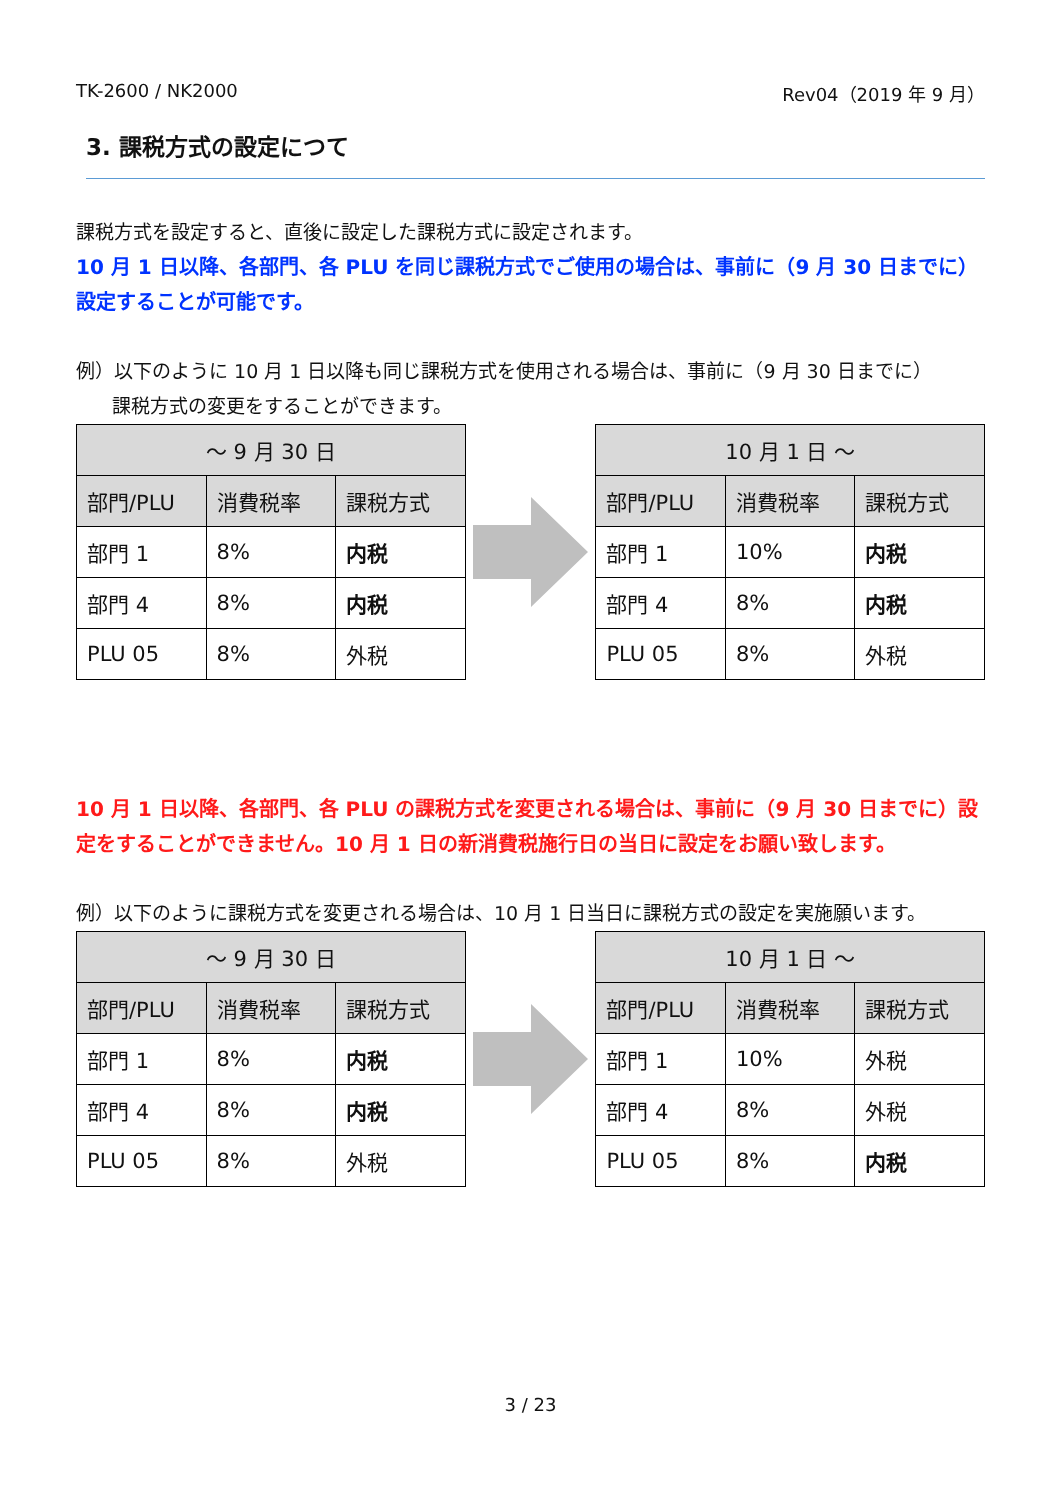TK-2600 / NK2000 Rev04（2019 年 9 月）
3. 課税方式の設定につて
課税方式を設定すると、直後に設定した課税方式に設定されます。
10 月 1 日以降、各部門、各 PLU を同じ課税方式でご使用の場合は、事前に（9 月 30 日までに）設定することが可能です。
例）以下のように 10 月 1 日以降も同じ課税方式を使用される場合は、事前に（9 月 30 日までに）
課税方式の変更をすることができます。
| ～ 9 月 30 日 | | |
| --- | --- | --- |
| 部門/PLU | 消費税率 | 課税方式 |
| 部門 1 | 8% | 内税 |
| 部門 4 | 8% | 内税 |
| PLU 05 | 8% | 外税 |
| 10 月 1 日 ～ | | |
| --- | --- | --- |
| 部門/PLU | 消費税率 | 課税方式 |
| 部門 1 | 10% | 内税 |
| 部門 4 | 8% | 内税 |
| PLU 05 | 8% | 外税 |
10 月 1 日以降、各部門、各 PLU の課税方式を変更される場合は、事前に（9 月 30 日までに）設定をすることができません。10 月 1 日の新消費税施行日の当日に設定をお願い致します。
例）以下のように課税方式を変更される場合は、10 月 1 日当日に課税方式の設定を実施願います。
| ～ 9 月 30 日 | | |
| --- | --- | --- |
| 部門/PLU | 消費税率 | 課税方式 |
| 部門 1 | 8% | 内税 |
| 部門 4 | 8% | 内税 |
| PLU 05 | 8% | 外税 |
| 10 月 1 日 ～ | | |
| --- | --- | --- |
| 部門/PLU | 消費税率 | 課税方式 |
| 部門 1 | 10% | 外税 |
| 部門 4 | 8% | 外税 |
| PLU 05 | 8% | 内税 |
3 / 23